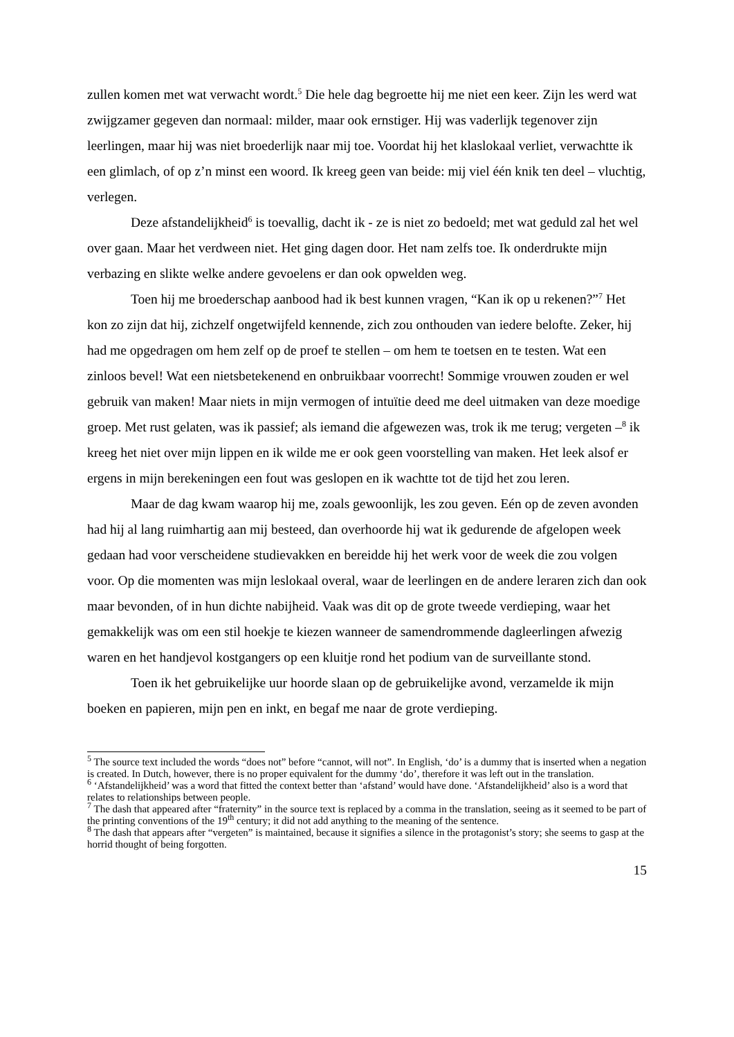zullen komen met wat verwacht wordt.<sup>5</sup> Die hele dag begroette hij me niet een keer. Zijn les werd wat zwijgzamer gegeven dan normaal: milder, maar ook ernstiger. Hij was vaderlijk tegenover zijn leerlingen, maar hij was niet broederlijk naar mij toe. Voordat hij het klaslokaal verliet, verwachtte ik een glimlach, of op z’n minst een woord. Ik kreeg geen van beide: mij viel één knik ten deel – vluchtig, verlegen.
Deze afstandelijkheid<sup>6</sup> is toevallig, dacht ik - ze is niet zo bedoeld; met wat geduld zal het wel over gaan. Maar het verdween niet. Het ging dagen door. Het nam zelfs toe. Ik onderdrukte mijn verbazing en slikte welke andere gevoelens er dan ook opwelden weg.
Toen hij me broederschap aanbood had ik best kunnen vragen, “Kan ik op u rekenen?”<sup>7</sup> Het kon zo zijn dat hij, zichzelf ongetwijfeld kennende, zich zou onthouden van iedere belofte. Zeker, hij had me opgedragen om hem zelf op de proef te stellen – om hem te toetsen en te testen. Wat een zinloos bevel! Wat een nietsbetekenend en onbruikbaar voorrecht! Sommige vrouwen zouden er wel gebruik van maken! Maar niets in mijn vermogen of intuïtie deed me deel uitmaken van deze moedige groep. Met rust gelaten, was ik passief; als iemand die afgewezen was, trok ik me terug; vergeten –<sup>8</sup> ik kreeg het niet over mijn lippen en ik wilde me er ook geen voorstelling van maken. Het leek alsof er ergens in mijn berekeningen een fout was geslopen en ik wachtte tot de tijd het zou leren.
Maar de dag kwam waarop hij me, zoals gewoonlijk, les zou geven. Eén op de zeven avonden had hij al lang ruimhartig aan mij besteed, dan overhoorde hij wat ik gedurende de afgelopen week gedaan had voor verscheidene studievakken en bereidde hij het werk voor de week die zou volgen voor. Op die momenten was mijn leslokaal overal, waar de leerlingen en de andere leraren zich dan ook maar bevonden, of in hun dichte nabijheid. Vaak was dit op de grote tweede verdieping, waar het gemakkelijk was om een stil hoekje te kiezen wanneer de samendrommende dagleerlingen afwezig waren en het handjevol kostgangers op een kluitje rond het podium van de surveillante stond.
Toen ik het gebruikelijke uur hoorde slaan op de gebruikelijke avond, verzamelde ik mijn boeken en papieren, mijn pen en inkt, en begaf me naar de grote verdieping.
<sup>5</sup> The source text included the words “does not” before “cannot, will not”. In English, ‘do’ is a dummy that is inserted when a negation is created. In Dutch, however, there is no proper equivalent for the dummy ‘do’, therefore it was left out in the translation.
<sup>6</sup> ‘Afstandelijkheid’ was a word that fitted the context better than ‘afstand’ would have done. ‘Afstandelijkheid’ also is a word that relates to relationships between people.
<sup>7</sup> The dash that appeared after “fraternity” in the source text is replaced by a comma in the translation, seeing as it seemed to be part of the printing conventions of the 19<sup>th</sup> century; it did not add anything to the meaning of the sentence.
<sup>8</sup> The dash that appears after “vergeten” is maintained, because it signifies a silence in the protagonist’s story; she seems to gasp at the horrid thought of being forgotten.
15